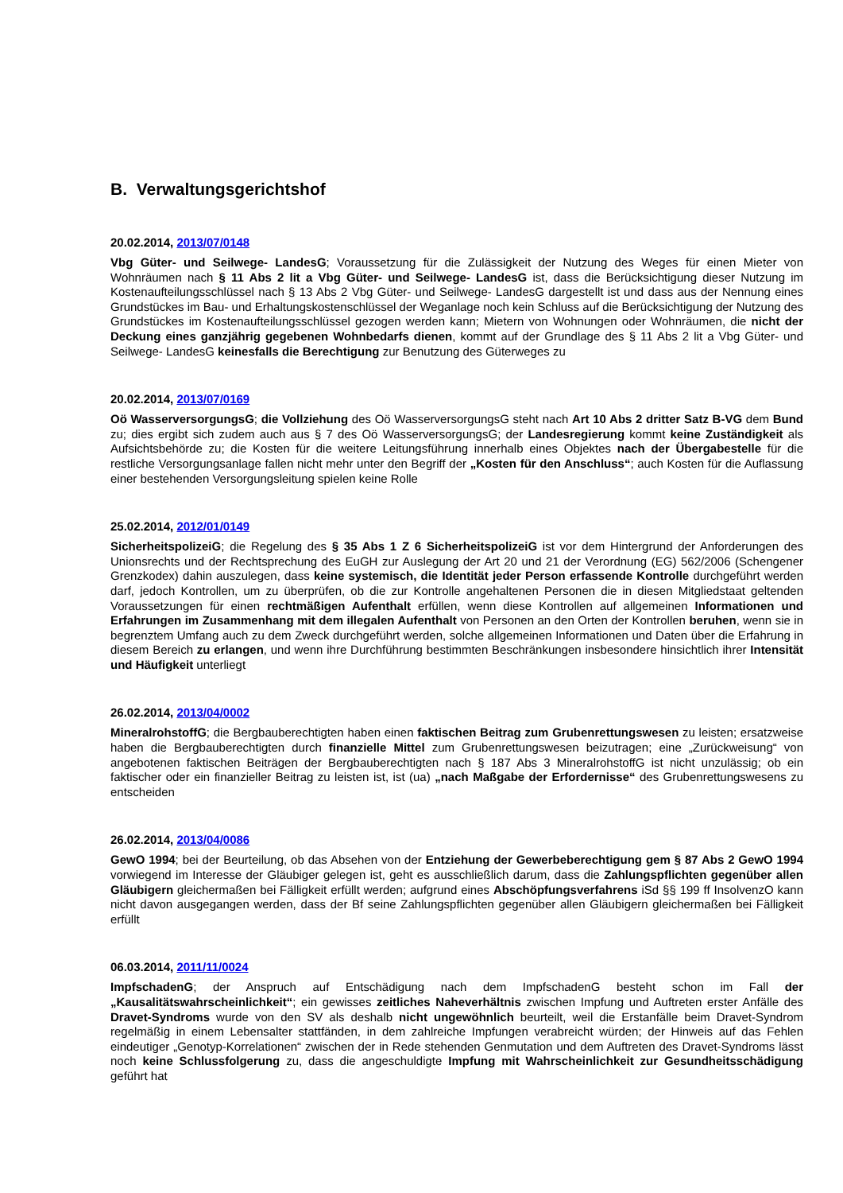B. Verwaltungsgerichtshof
20.02.2014, 2013/07/0148
Vbg Güter- und Seilwege- LandesG; Voraussetzung für die Zulässigkeit der Nutzung des Weges für einen Mieter von Wohnräumen nach § 11 Abs 2 lit a Vbg Güter- und Seilwege- LandesG ist, dass die Berücksichtigung dieser Nutzung im Kostenaufteilungsschlüssel nach § 13 Abs 2 Vbg Güter- und Seilwege- LandesG dargestellt ist und dass aus der Nennung eines Grundstückes im Bau- und Erhaltungskostenschlüssel der Weganlage noch kein Schluss auf die Berücksichtigung der Nutzung des Grundstückes im Kostenaufteilungsschlüssel gezogen werden kann; Mietern von Wohnungen oder Wohnräumen, die nicht der Deckung eines ganzjährig gegebenen Wohnbedarfs dienen, kommt auf der Grundlage des § 11 Abs 2 lit a Vbg Güter- und Seilwege- LandesG keinesfalls die Berechtigung zur Benutzung des Güterweges zu
20.02.2014, 2013/07/0169
Oö WasserversorgungsG; die Vollziehung des Oö WasserversorgungsG steht nach Art 10 Abs 2 dritter Satz B-VG dem Bund zu; dies ergibt sich zudem auch aus § 7 des Oö WasserversorgungsG; der Landesregierung kommt keine Zuständigkeit als Aufsichtsbehörde zu; die Kosten für die weitere Leitungsführung innerhalb eines Objektes nach der Übergabestelle für die restliche Versorgungsanlage fallen nicht mehr unter den Begriff der „Kosten für den Anschluss“; auch Kosten für die Auflassung einer bestehenden Versorgungsleitung spielen keine Rolle
25.02.2014, 2012/01/0149
SicherheitspolizeiG; die Regelung des § 35 Abs 1 Z 6 SicherheitspolizeiG ist vor dem Hintergrund der Anforderungen des Unionsrechts und der Rechtsprechung des EuGH zur Auslegung der Art 20 und 21 der Verordnung (EG) 562/2006 (Schengener Grenzkodex) dahin auszulegen, dass keine systemisch, die Identität jeder Person erfassende Kontrolle durchgeführt werden darf, jedoch Kontrollen, um zu überprüfen, ob die zur Kontrolle angehaltenen Personen die in diesen Mitgliedstaat geltenden Voraussetzungen für einen rechtmäßigen Aufenthalt erfüllen, wenn diese Kontrollen auf allgemeinen Informationen und Erfahrungen im Zusammenhang mit dem illegalen Aufenthalt von Personen an den Orten der Kontrollen beruhen, wenn sie in begrenztem Umfang auch zu dem Zweck durchgeführt werden, solche allgemeinen Informationen und Daten über die Erfahrung in diesem Bereich zu erlangen, und wenn ihre Durchführung bestimmten Beschränkungen insbesondere hinsichtlich ihrer Intensität und Häufigkeit unterliegt
26.02.2014, 2013/04/0002
MineralrohstoffG; die Bergbauberechtigten haben einen faktischen Beitrag zum Grubenrettungswesen zu leisten; ersatzweise haben die Bergbauberechtigten durch finanzielle Mittel zum Grubenrettungswesen beizutragen; eine „Zurückweisung“ von angebotenen faktischen Beiträgen der Bergbauberechtigten nach § 187 Abs 3 MineralrohstoffG ist nicht unzulässig; ob ein faktischer oder ein finanzieller Beitrag zu leisten ist, ist (ua) „nach Maßgabe der Erfordernisse“ des Grubenrettungswesens zu entscheiden
26.02.2014, 2013/04/0086
GewO 1994; bei der Beurteilung, ob das Absehen von der Entziehung der Gewerbeberechtigung gem § 87 Abs 2 GewO 1994 vorwiegend im Interesse der Gläubiger gelegen ist, geht es ausschließlich darum, dass die Zahlungspflichten gegenüber allen Gläubigern gleichermaßen bei Fälligkeit erfüllt werden; aufgrund eines Abschöpfungsverfahrens iSd §§ 199 ff InsolvenzO kann nicht davon ausgegangen werden, dass der Bf seine Zahlungspflichten gegenüber allen Gläubigern gleichermaßen bei Fälligkeit erfüllt
06.03.2014, 2011/11/0024
ImpfschadenG; der Anspruch auf Entschädigung nach dem ImpfschadenG besteht schon im Fall der „Kausalitätswahrscheinlichkeit“; ein gewisses zeitliches Naheverhältnis zwischen Impfung und Auftreten erster Anfälle des Dravet-Syndroms wurde von den SV als deshalb nicht ungewöhnlich beurteilt, weil die Erstanfälle beim Dravet-Syndrom regelmäßig in einem Lebensalter stattfänden, in dem zahlreiche Impfungen verabreicht würden; der Hinweis auf das Fehlen eindeutiger „Genotyp-Korrelationen“ zwischen der in Rede stehenden Genmutation und dem Auftreten des Dravet-Syndroms lässt noch keine Schlussfolgerung zu, dass die angeschuldigte Impfung mit Wahrscheinlichkeit zur Gesundheitsschädigung geführt hat